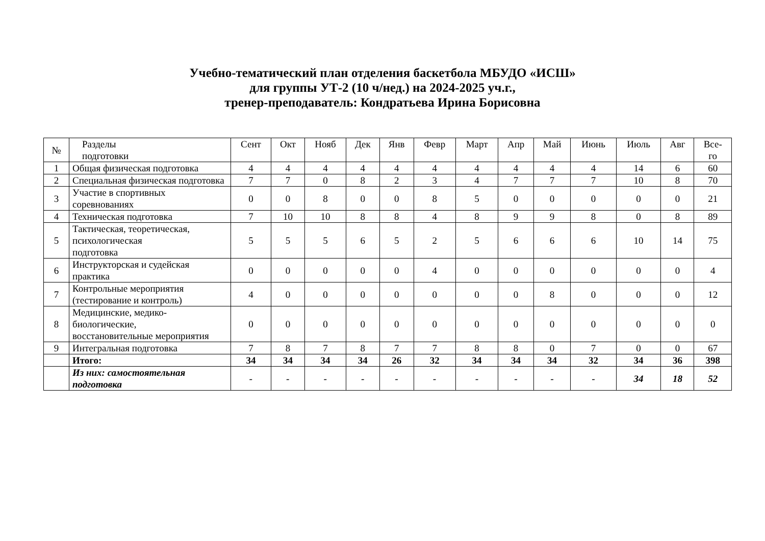Учебно-тематический план отделения баскетбола МБУДО «ИСШ»
для группы УТ-2 (10 ч/нед.) на 2024-2025 уч.г.,
тренер-преподаватель: Кондратьева Ирина Борисовна
| № | Разделы подготовки | Сент | Окт | Нояб | Дек | Янв | Февр | Март | Апр | Май | Июнь | Июль | Авг | Все- го |
| --- | --- | --- | --- | --- | --- | --- | --- | --- | --- | --- | --- | --- | --- | --- |
| 1 | Общая физическая подготовка | 4 | 4 | 4 | 4 | 4 | 4 | 4 | 4 | 4 | 4 | 14 | 6 | 60 |
| 2 | Специальная физическая подготовка | 7 | 7 | 0 | 8 | 2 | 3 | 4 | 7 | 7 | 7 | 10 | 8 | 70 |
| 3 | Участие в спортивных соревнованиях | 0 | 0 | 8 | 0 | 0 | 8 | 5 | 0 | 0 | 0 | 0 | 0 | 21 |
| 4 | Техническая подготовка | 7 | 10 | 10 | 8 | 8 | 4 | 8 | 9 | 9 | 8 | 0 | 8 | 89 |
| 5 | Тактическая, теоретическая, психологическая подготовка | 5 | 5 | 5 | 6 | 5 | 2 | 5 | 6 | 6 | 6 | 10 | 14 | 75 |
| 6 | Инструкторская и судейская практика | 0 | 0 | 0 | 0 | 0 | 4 | 0 | 0 | 0 | 0 | 0 | 0 | 4 |
| 7 | Контрольные мероприятия (тестирование и контроль) | 4 | 0 | 0 | 0 | 0 | 0 | 0 | 0 | 8 | 0 | 0 | 0 | 12 |
| 8 | Медицинские, медико-биологические, восстановительные мероприятия | 0 | 0 | 0 | 0 | 0 | 0 | 0 | 0 | 0 | 0 | 0 | 0 | 0 |
| 9 | Интегральная подготовка | 7 | 8 | 7 | 8 | 7 | 7 | 8 | 8 | 0 | 7 | 0 | 0 | 67 |
| | Итого: | 34 | 34 | 34 | 34 | 26 | 32 | 34 | 34 | 34 | 32 | 34 | 36 | 398 |
| | Из них: самостоятельная подготовка | - | - | - | - | - | - | - | - | - | - | 34 | 18 | 52 |